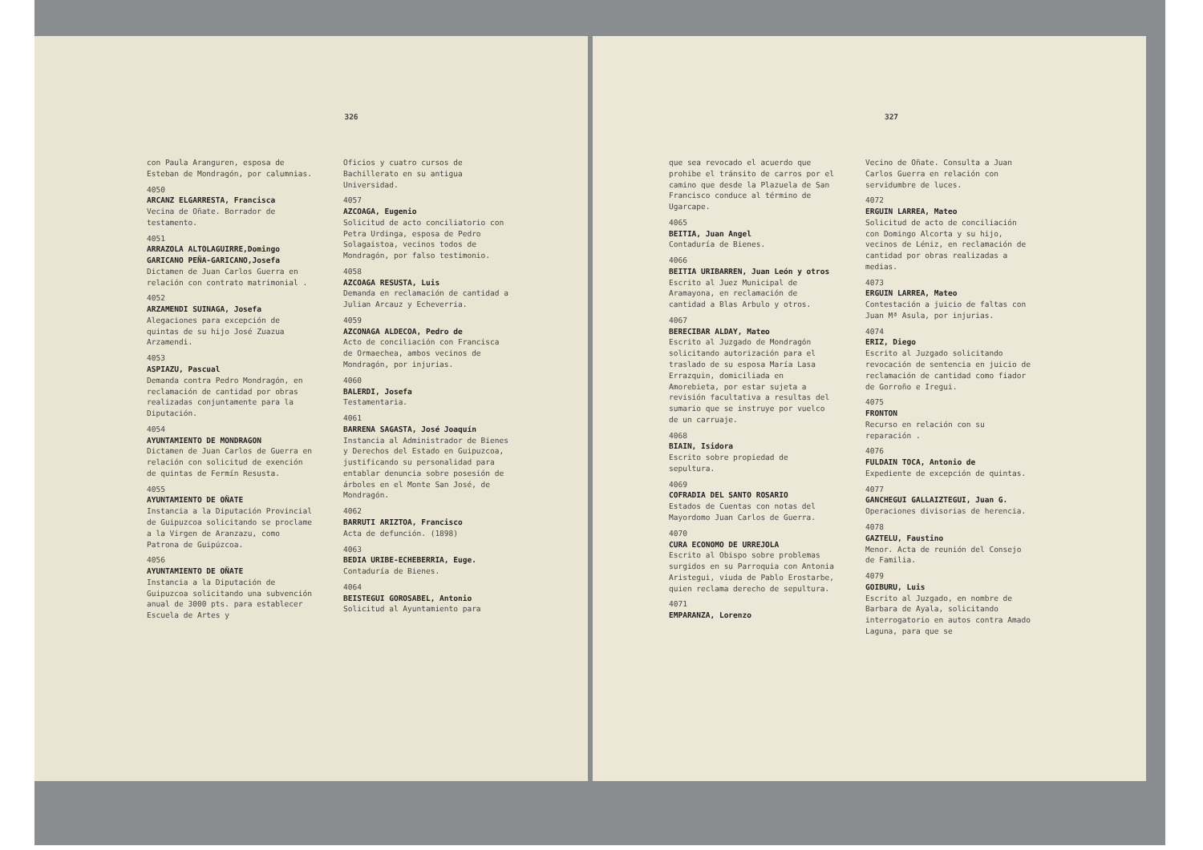326
con Paula Aranguren, esposa de Esteban de Mondragón, por calumnias.
4050
ARCANZ ELGARRESTA, Francisca
Vecina de Oñate. Borrador de testamento.
4051
ARRAZOLA ALTOLAGUIRRE,Domingo GARICANO PEÑA-GARICANO,Josefa
Dictamen de Juan Carlos Guerra en relación con contrato matrimonial .
4052
ARZAMENDI SUINAGA, Josefa
Alegaciones para excepción de quintas de su hijo José Zuazua Arzamendi.
4053
ASPIAZU, Pascual
Demanda contra Pedro Mondragón, en reclamación de cantidad por obras realizadas conjuntamente para la Diputación.
4054
AYUNTAMIENTO DE MONDRAGON
Dictamen de Juan Carlos de Guerra en relación con solicitud de exención de quintas de Fermín Resusta.
4055
AYUNTAMIENTO DE OÑATE
Instancia a la Diputación Provincial de Guipuzcoa solicitando se proclame a la Virgen de Aranzazu, como Patrona de Guipúzcoa.
4056
AYUNTAMIENTO DE OÑATE
Instancia a la Diputación de Guipuzcoa solicitando una subvención anual de 3000 pts. para establecer Escuela de Artes y
Oficios y cuatro cursos de Bachillerato en su antigua Universidad.
4057
AZCOAGA, Eugenio
Solicitud de acto conciliatorio con Petra Urdinga, esposa de Pedro Solagaistoa, vecinos todos de Mondragón, por falso testimonio.
4058
AZCOAGA RESUSTA, Luis
Demanda en reclamación de cantidad a Julian Arcauz y Echeverria.
4059
AZCONAGA ALDECOA, Pedro de
Acto de conciliación con Francisca de Ormaechea, ambos vecinos de Mondragón, por injurias.
4060
BALERDI, Josefa
Testamentaria.
4061
BARRENA SAGASTA, José Joaquín
Instancia al Administrador de Bienes y Derechos del Estado en Guipuzcoa, justificando su personalidad para entablar denuncia sobre posesión de árboles en el Monte San José, de Mondragón.
4062
BARRUTI ARIZTOA, Francisco
Acta de defunción. (1898)
4063
BEDIA URIBE-ECHEBERRIA, Euge.
Contaduría de Bienes.
4064
BEISTEGUI GOROSABEL, Antonio
Solicitud al Ayuntamiento para
327
que sea revocado el acuerdo que prohibe el tránsito de carros por el camino que desde la Plazuela de San Francisco conduce al término de Ugarcape.
4065
BEITIA, Juan Angel
Contaduría de Bienes.
4066
BEITIA URIBARREN, Juan León y otros
Escrito al Juez Municipal de Aramayona, en reclamación de cantidad a Blas Arbulo y otros.
4067
BERECIBAR ALDAY, Mateo
Escrito al Juzgado de Mondragón solicitando autorización para el traslado de su esposa María Lasa Errazquin, domiciliada en Amorebieta, por estar sujeta a revisión facultativa a resultas del sumario que se instruye por vuelco de un carruaje.
4068
BIAIN, Isidora
Escrito sobre propiedad de sepultura.
4069
COFRADIA DEL SANTO ROSARIO
Estados de Cuentas con notas del Mayordomo Juan Carlos de Guerra.
4070
CURA ECONOMO DE URREJOLA
Escrito al Obispo sobre problemas surgidos en su Parroquia con Antonia Aristegui, viuda de Pablo Erostarbe, quien reclama derecho de sepultura.
4071
EMPARANZA, Lorenzo
Vecino de Oñate. Consulta a Juan Carlos Guerra en relación con servidumbre de luces.
4072
ERGUIN LARREA, Mateo
Solicitud de acto de conciliación con Domingo Alcorta y su hijo, vecinos de Léniz, en reclamación de cantidad por obras realizadas a medias.
4073
ERGUIN LARREA, Mateo
Contestación a juicio de faltas con Juan Mª Asula, por injurias.
4074
ERIZ, Diego
Escrito al Juzgado solicitando revocación de sentencia en juicio de reclamación de cantidad como fiador de Gorroño e Iregui.
4075
FRONTON
Recurso en relación con su reparación .
4076
FULDAIN TOCA, Antonio de
Expediente de excepción de quintas.
4077
GANCHEGUI GALLAIZTEGUI, Juan G.
Operaciones divisorias de herencia.
4078
GAZTELU, Faustino
Menor. Acta de reunión del Consejo de Familia.
4079
GOIBURU, Luis
Escrito al Juzgado, en nombre de Barbara de Ayala, solicitando interrogatorio en autos contra Amado Laguna, para que se